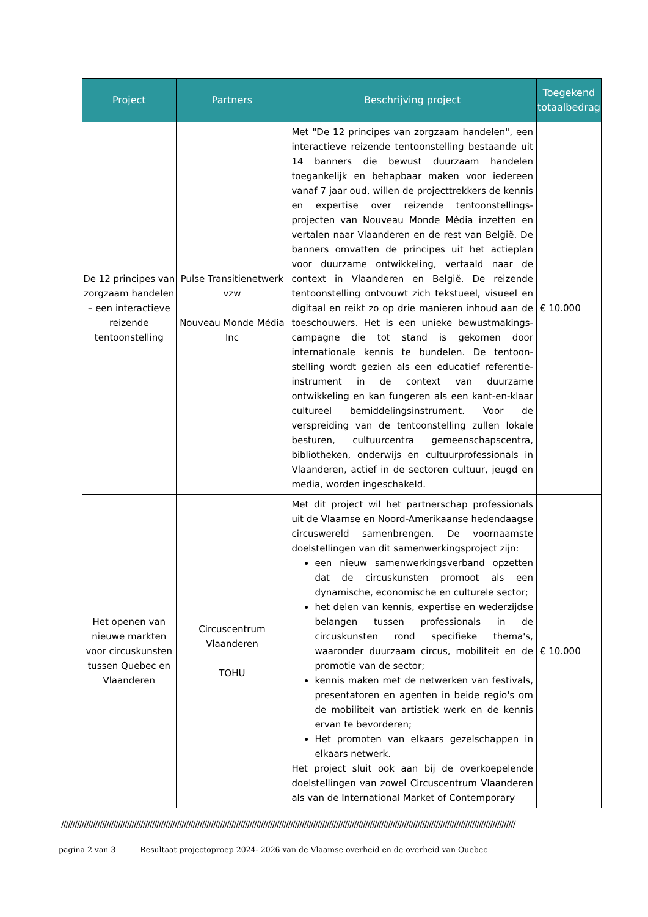| Project | Partners | Beschrijving project | Toegekend totaalbedrag |
| --- | --- | --- | --- |
| De 12 principes van zorgzaam handelen – een interactieve reizende tentoonstelling | Pulse Transitienetwerk vzw Nouveau Monde Média Inc | Met "De 12 principes van zorgzaam handelen", een interactieve reizende tentoonstelling bestaande uit 14 banners die bewust duurzaam handelen toegankelijk en behapbaar maken voor iedereen vanaf 7 jaar oud, willen de projecttrekkers de kennis en expertise over reizende tentoonstellings-projecten van Nouveau Monde Média inzetten en vertalen naar Vlaanderen en de rest van België. De banners omvatten de principes uit het actieplan voor duurzame ontwikkeling, vertaald naar de context in Vlaanderen en België. De reizende tentoonstelling ontvouwt zich tekstueel, visueel en digitaal en reikt zo op drie manieren inhoud aan de toeschouwers. Het is een unieke bewustmakings-campagne die tot stand is gekomen door internationale kennis te bundelen. De tentoon-stelling wordt gezien als een educatief referentie-instrument in de context van duurzame ontwikkeling en kan fungeren als een kant-en-klaar cultureel bemiddelingsinstrument. Voor de verspreiding van de tentoonstelling zullen lokale besturen, cultuurcentra gemeenschapscentra, bibliotheken, onderwijs en cultuurprofessionals in Vlaanderen, actief in de sectoren cultuur, jeugd en media, worden ingeschakeld. | € 10.000 |
| Het openen van nieuwe markten voor circuskunsten tussen Quebec en Vlaanderen | Circuscentrum Vlaanderen TOHU | Met dit project wil het partnerschap professionals uit de Vlaamse en Noord-Amerikaanse hedendaagse circuswereld samenbrengen. De voornaamste doelstellingen van dit samenwerkingsproject zijn: een nieuw samenwerkingsverband opzetten dat de circuskunsten promoot als een dynamische, economische en culturele sector; het delen van kennis, expertise en wederzijdse belangen tussen professionals in de circuskunsten rond specifieke thema's, waaronder duurzaam circus, mobiliteit en de promotie van de sector; kennis maken met de netwerken van festivals, presentatoren en agenten in beide regio's om de mobiliteit van artistiek werk en de kennis ervan te bevorderen; Het promoten van elkaars gezelschappen in elkaars netwerk. Het project sluit ook aan bij de overkoepelende doelstellingen van zowel Circuscentrum Vlaanderen als van de International Market of Contemporary | € 10.000 |
////////////////////////////////////////////////////////////////////////////////////////////////////////////////////////////////////////////////////////////////////////////////////////////////////////
pagina 2 van 3 Resultaat projectoproep 2024- 2026 van de Vlaamse overheid en de overheid van Quebec